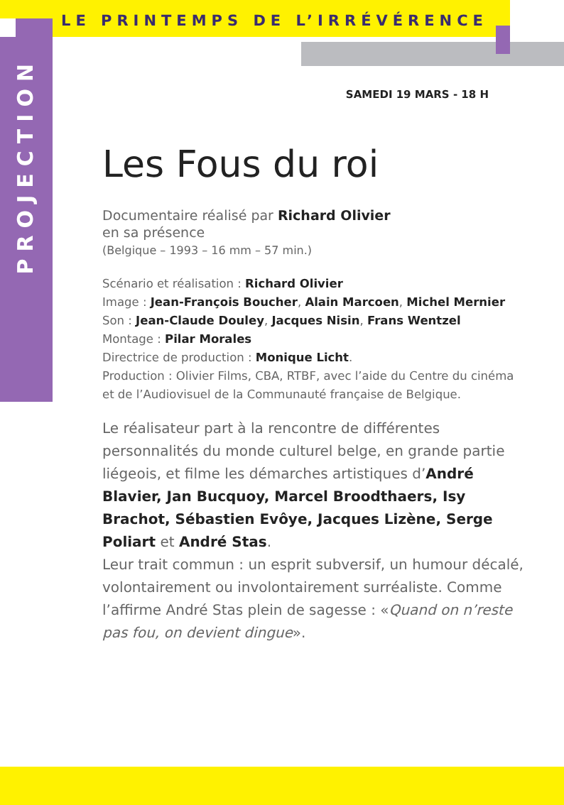LE PRINTEMPS DE L’IRRÉVÉRENCE
PROJECTION
SAMEDI 19 MARS - 18 H
Les Fous du roi
Documentaire réalisé par Richard Olivier
en sa présence
(Belgique – 1993 – 16 mm – 57 min.)
Scénario et réalisation : Richard Olivier
Image : Jean-François Boucher, Alain Marcoen, Michel Mernier
Son : Jean-Claude Douley, Jacques Nisin, Frans Wentzel
Montage : Pilar Morales
Directrice de production : Monique Licht.
Production : Olivier Films, CBA, RTBF, avec l’aide du Centre du cinéma et de l’Audiovisuel de la Communauté française de Belgique.
Le réalisateur part à la rencontre de différentes personnalités du monde culturel belge, en grande partie liégeois, et filme les démarches artistiques d’André Blavier, Jan Bucquoy, Marcel Broodthaers, Isy Brachot, Sébastien Evôye, Jacques Lizène, Serge Poliart et André Stas.
Leur trait commun : un esprit subversif, un humour décalé, volontairement ou involontairement surréaliste. Comme l’affirme André Stas plein de sagesse : «Quand on n’reste pas fou, on devient dingue».